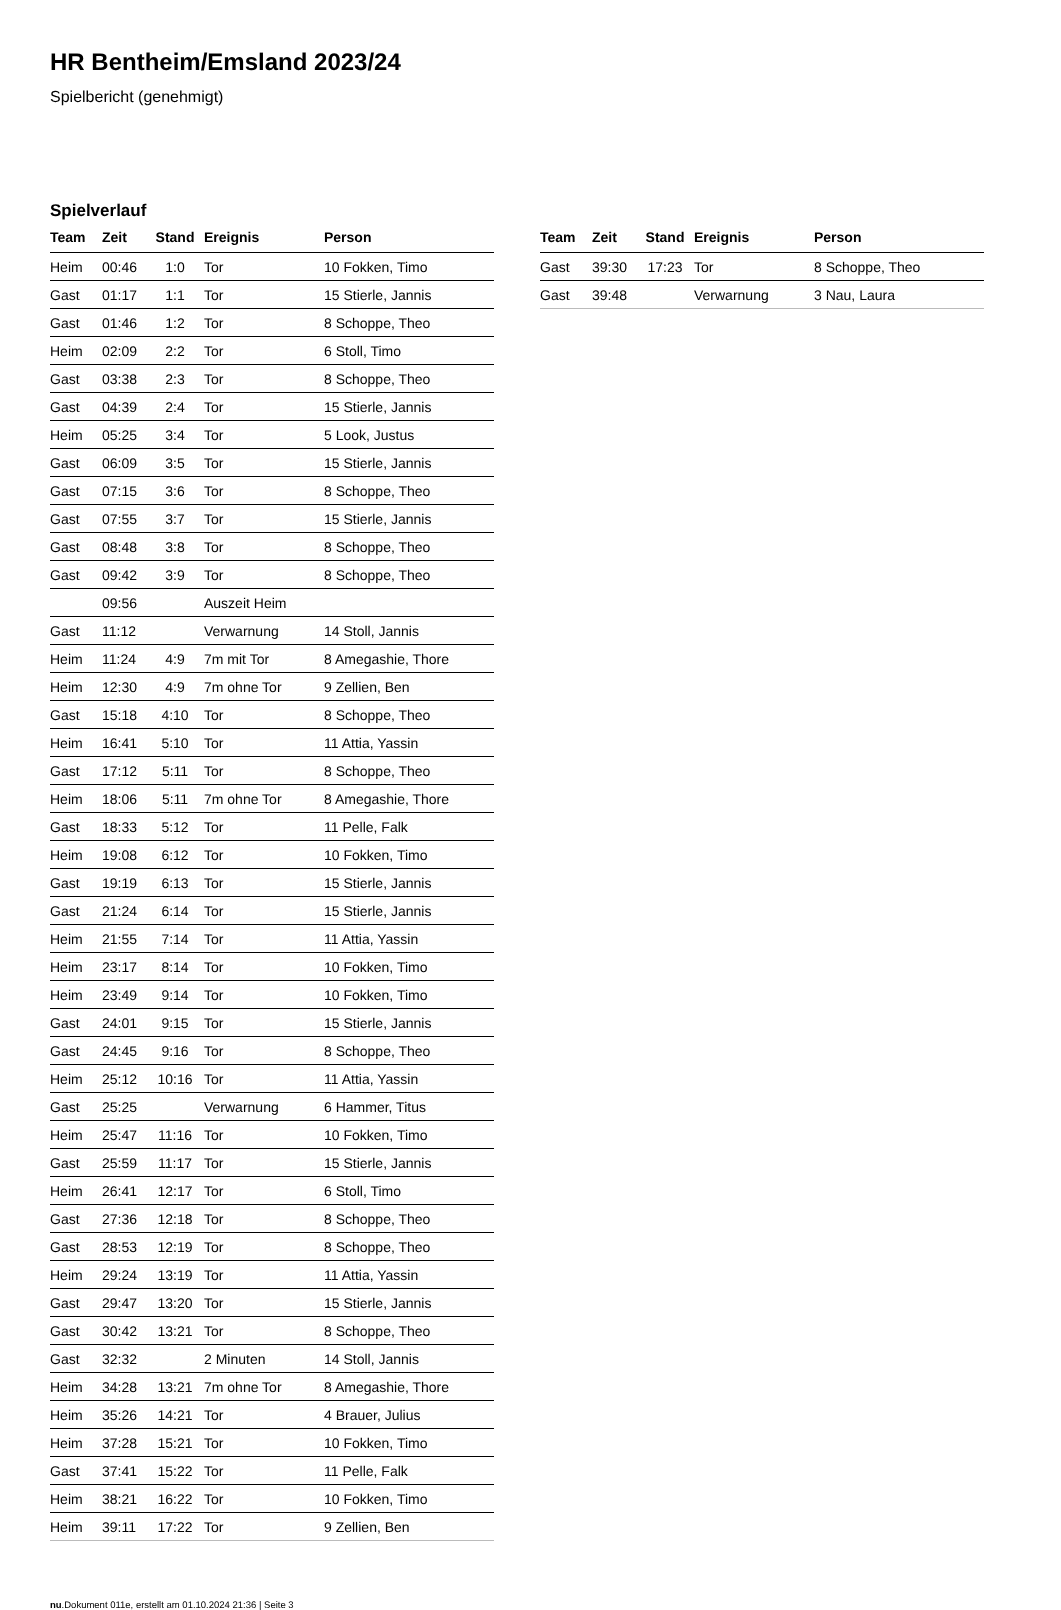HR Bentheim/Emsland 2023/24
Spielbericht (genehmigt)
Spielverlauf
| Team | Zeit | Stand | Ereignis | Person |
| --- | --- | --- | --- | --- |
| Heim | 00:46 | 1:0 | Tor | 10 Fokken, Timo |
| Gast | 01:17 | 1:1 | Tor | 15 Stierle, Jannis |
| Gast | 01:46 | 1:2 | Tor | 8 Schoppe, Theo |
| Heim | 02:09 | 2:2 | Tor | 6 Stoll, Timo |
| Gast | 03:38 | 2:3 | Tor | 8 Schoppe, Theo |
| Gast | 04:39 | 2:4 | Tor | 15 Stierle, Jannis |
| Heim | 05:25 | 3:4 | Tor | 5 Look, Justus |
| Gast | 06:09 | 3:5 | Tor | 15 Stierle, Jannis |
| Gast | 07:15 | 3:6 | Tor | 8 Schoppe, Theo |
| Gast | 07:55 | 3:7 | Tor | 15 Stierle, Jannis |
| Gast | 08:48 | 3:8 | Tor | 8 Schoppe, Theo |
| Gast | 09:42 | 3:9 | Tor | 8 Schoppe, Theo |
| | 09:56 | | Auszeit Heim | |
| Gast | 11:12 | | Verwarnung | 14 Stoll, Jannis |
| Heim | 11:24 | 4:9 | 7m mit Tor | 8 Amegashie, Thore |
| Heim | 12:30 | 4:9 | 7m ohne Tor | 9 Zellien, Ben |
| Gast | 15:18 | 4:10 | Tor | 8 Schoppe, Theo |
| Heim | 16:41 | 5:10 | Tor | 11 Attia, Yassin |
| Gast | 17:12 | 5:11 | Tor | 8 Schoppe, Theo |
| Heim | 18:06 | 5:11 | 7m ohne Tor | 8 Amegashie, Thore |
| Gast | 18:33 | 5:12 | Tor | 11 Pelle, Falk |
| Heim | 19:08 | 6:12 | Tor | 10 Fokken, Timo |
| Gast | 19:19 | 6:13 | Tor | 15 Stierle, Jannis |
| Gast | 21:24 | 6:14 | Tor | 15 Stierle, Jannis |
| Heim | 21:55 | 7:14 | Tor | 11 Attia, Yassin |
| Heim | 23:17 | 8:14 | Tor | 10 Fokken, Timo |
| Heim | 23:49 | 9:14 | Tor | 10 Fokken, Timo |
| Gast | 24:01 | 9:15 | Tor | 15 Stierle, Jannis |
| Gast | 24:45 | 9:16 | Tor | 8 Schoppe, Theo |
| Heim | 25:12 | 10:16 | Tor | 11 Attia, Yassin |
| Gast | 25:25 | | Verwarnung | 6 Hammer, Titus |
| Heim | 25:47 | 11:16 | Tor | 10 Fokken, Timo |
| Gast | 25:59 | 11:17 | Tor | 15 Stierle, Jannis |
| Heim | 26:41 | 12:17 | Tor | 6 Stoll, Timo |
| Gast | 27:36 | 12:18 | Tor | 8 Schoppe, Theo |
| Gast | 28:53 | 12:19 | Tor | 8 Schoppe, Theo |
| Heim | 29:24 | 13:19 | Tor | 11 Attia, Yassin |
| Gast | 29:47 | 13:20 | Tor | 15 Stierle, Jannis |
| Gast | 30:42 | 13:21 | Tor | 8 Schoppe, Theo |
| Gast | 32:32 | | 2 Minuten | 14 Stoll, Jannis |
| Heim | 34:28 | 13:21 | 7m ohne Tor | 8 Amegashie, Thore |
| Heim | 35:26 | 14:21 | Tor | 4 Brauer, Julius |
| Heim | 37:28 | 15:21 | Tor | 10 Fokken, Timo |
| Gast | 37:41 | 15:22 | Tor | 11 Pelle, Falk |
| Heim | 38:21 | 16:22 | Tor | 10 Fokken, Timo |
| Heim | 39:11 | 17:22 | Tor | 9 Zellien, Ben |
| Team | Zeit | Stand | Ereignis | Person |
| --- | --- | --- | --- | --- |
| Gast | 39:30 | 17:23 | Tor | 8 Schoppe, Theo |
| Gast | 39:48 | | Verwarnung | 3 Nau, Laura |
nu.Dokument 011e, erstellt am 01.10.2024 21:36 | Seite 3